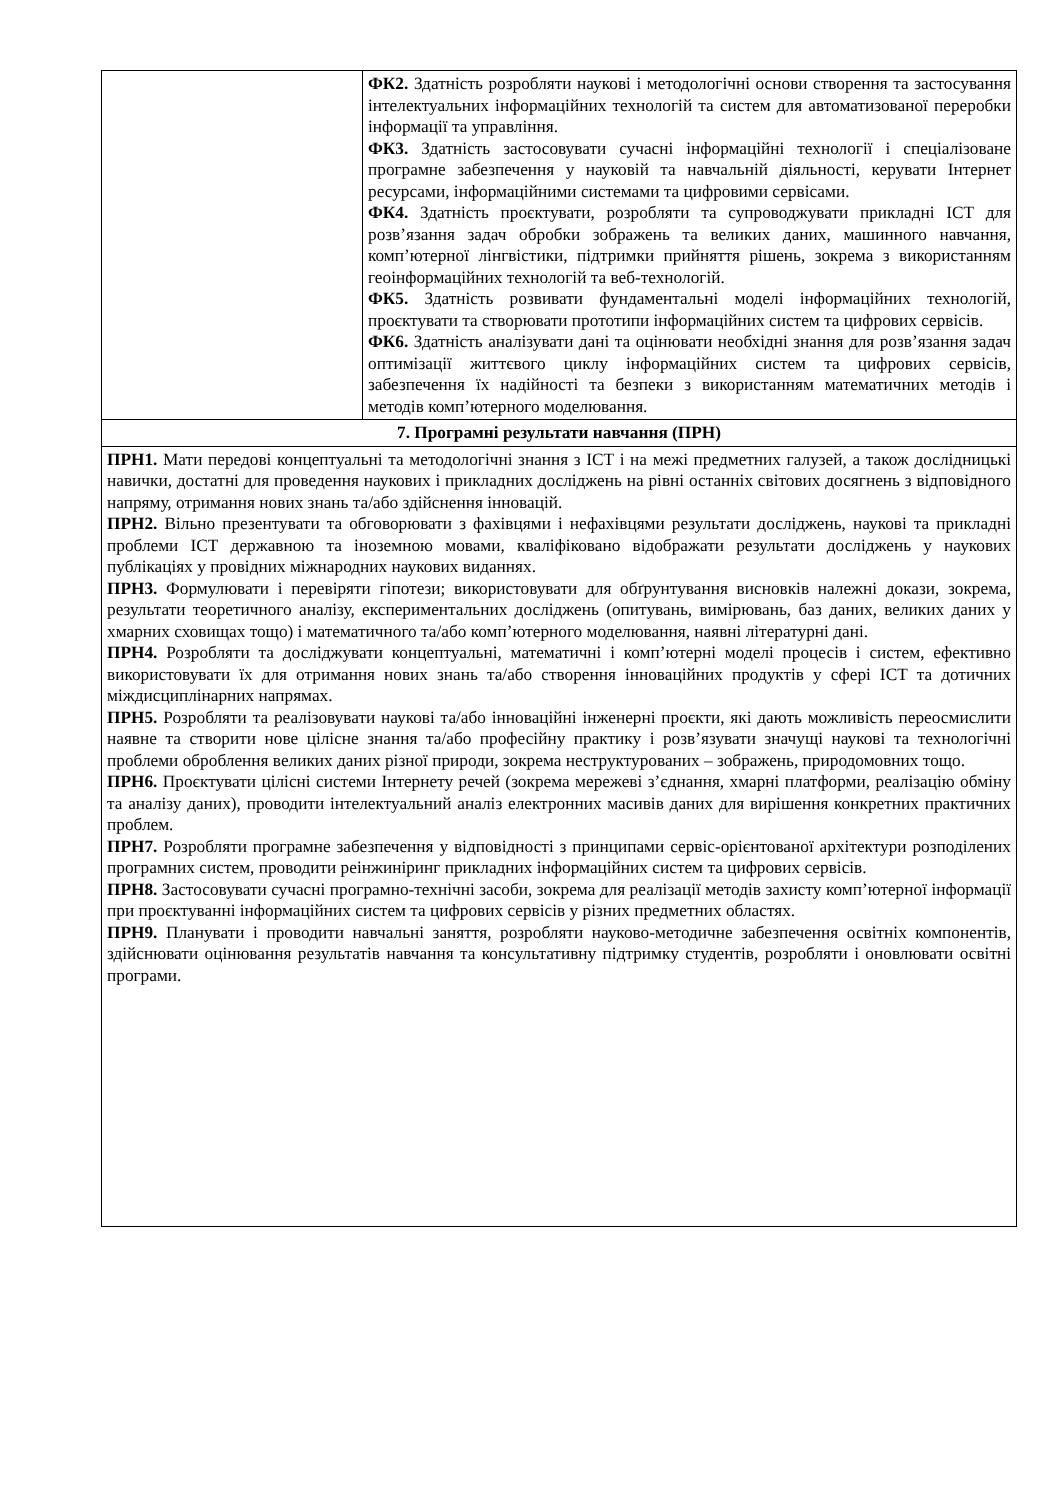| | ФК2. Здатність розробляти наукові і методологічні основи створення та застосування інтелектуальних інформаційних технологій та систем для автоматизованої переробки інформації та управління. ФК3. Здатність застосовувати сучасні інформаційні технології і спеціалізоване програмне забезпечення у науковій та навчальній діяльності, керувати Інтернет ресурсами, інформаційними системами та цифровими сервісами. ФК4. Здатність проєктувати, розробляти та супроводжувати прикладні ІСТ для розв’язання задач обробки зображень та великих даних, машинного навчання, комп’ютерної лінгвістики, підтримки прийняття рішень, зокрема з використанням геоінформаційних технологій та веб-технологій. ФК5. Здатність розвивати фундаментальні моделі інформаційних технологій, проєктувати та створювати прототипи інформаційних систем та цифрових сервісів. ФК6. Здатність аналізувати дані та оцінювати необхідні знання для розв’язання задач оптимізації життєвого циклу інформаційних систем та цифрових сервісів, забезпечення їх надійності та безпеки з використанням математичних методів і методів комп’ютерного моделювання. |
| 7. Програмні результати навчання (ПРН) | |
| ПРН1. Мати передові концептуальні та методологічні знання з ІСТ і на межі предметних галузей, а також дослідницькі навички, достатні для проведення наукових і прикладних досліджень на рівні останніх світових досягнень з відповідного напряму, отримання нових знань та/або здійснення інновацій. ПРН2. Вільно презентувати та обговорювати з фахівцями і нефахівцями результати досліджень, наукові та прикладні проблеми ІСТ державною та іноземною мовами, кваліфіковано відображати результати досліджень у наукових публікаціях у провідних міжнародних наукових виданнях. ПРН3. Формулювати і перевіряти гіпотези; використовувати для обґрунтування висновків належні докази, зокрема, результати теоретичного аналізу, експериментальних досліджень (опитувань, вимірювань, баз даних, великих даних у хмарних сховищах тощо) і математичного та/або комп’ютерного моделювання, наявні літературні дані. ПРН4. Розробляти та досліджувати концептуальні, математичні і комп’ютерні моделі процесів і систем, ефективно використовувати їх для отримання нових знань та/або створення інноваційних продуктів у сфері ІСТ та дотичних міждисциплінарних напрямах. ПРН5. Розробляти та реалізовувати наукові та/або інноваційні інженерні проєкти, які дають можливість переосмислити наявне та створити нове цілісне знання та/або професійну практику і розв’язувати значущі наукові та технологічні проблеми оброблення великих даних різної природи, зокрема неструктурованих – зображень, природомовних тощо. ПРН6. Проєктувати цілісні системи Інтернету речей (зокрема мережеві з’єднання, хмарні платформи, реалізацію обміну та аналізу даних), проводити інтелектуальний аналіз електронних масивів даних для вирішення конкретних практичних проблем. ПРН7. Розробляти програмне забезпечення у відповідності з принципами сервіс-орієнтованої архітектури розподілених програмних систем, проводити реінжиніринг прикладних інформаційних систем та цифрових сервісів. ПРН8. Застосовувати сучасні програмно-технічні засоби, зокрема для реалізації методів захисту комп’ютерної інформації при проєктуванні інформаційних систем та цифрових сервісів у різних предметних областях. ПРН9. Планувати і проводити навчальні заняття, розробляти науково-методичне забезпечення освітніх компонентів, здійснювати оцінювання результатів навчання та консультативну підтримку студентів, розробляти і оновлювати освітні програми. | |